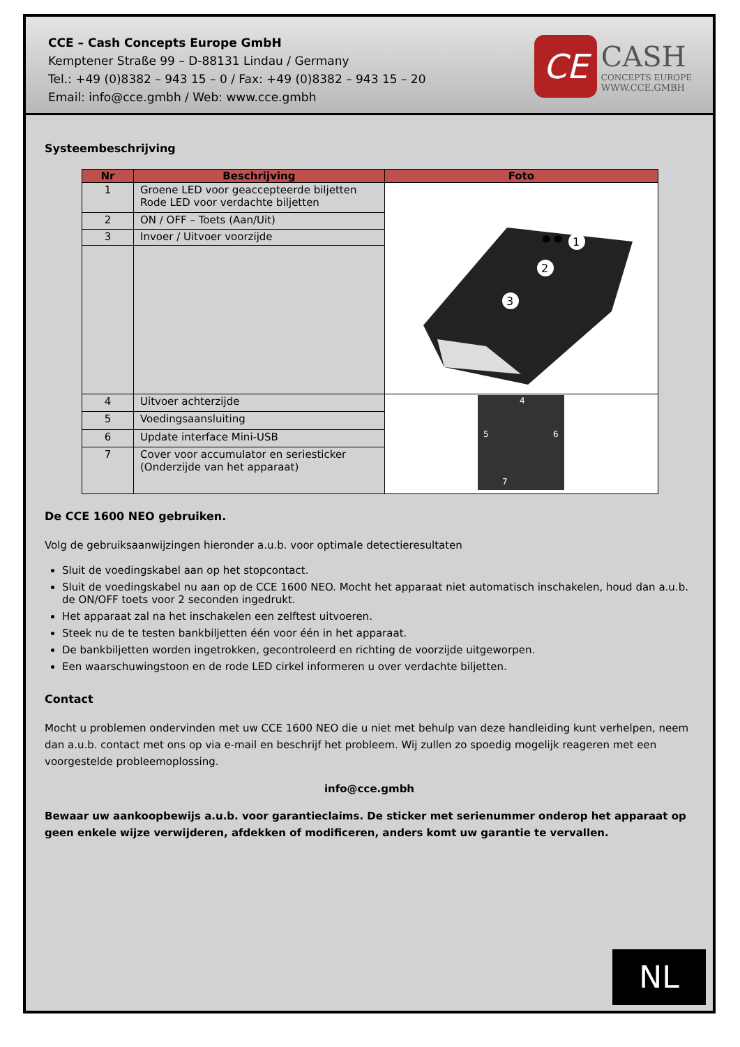CCE – Cash Concepts Europe GmbH
Kemptener Straße 99 – D-88131 Lindau / Germany
Tel.: +49 (0)8382 – 943 15 – 0 / Fax: +49 (0)8382 – 943 15 – 20
Email: info@cce.gmbh / Web: www.cce.gmbh
CE
CASH
CONCEPTS EUROPE
WWW.CCE.GMBH
Systeembeschrijving
| Nr | Beschrijving | Foto |
| --- | --- | --- |
| 1 | Groene LED voor geaccepteerde biljetten Rode LED voor verdachte biljetten | ● ● 1 2 3 |
| 2 | ON / OFF – Toets (Aan/Uit) | |
| 3 | Invoer / Uitvoer voorzijde | |
| 4 | Uitvoer achterzijde | 4 5 6 7 |
| 5 | Voedingsaansluiting | |
| 6 | Update interface Mini-USB | |
| 7 | Cover voor accumulator en seriesticker (Onderzijde van het apparaat) | |
De CCE 1600 NEO gebruiken.
Volg de gebruiksaanwijzingen hieronder a.u.b. voor optimale detectieresultaten
Sluit de voedingskabel aan op het stopcontact.
Sluit de voedingskabel nu aan op de CCE 1600 NEO. Mocht het apparaat niet automatisch inschakelen, houd dan a.u.b. de ON/OFF toets voor 2 seconden ingedrukt.
Het apparaat zal na het inschakelen een zelftest uitvoeren.
Steek nu de te testen bankbiljetten één voor één in het apparaat.
De bankbiljetten worden ingetrokken, gecontroleerd en richting de voorzijde uitgeworpen.
Een waarschuwingstoon en de rode LED cirkel informeren u over verdachte biljetten.
Contact
Mocht u problemen ondervinden met uw CCE 1600 NEO die u niet met behulp van deze handleiding kunt verhelpen, neem dan a.u.b. contact met ons op via e-mail en beschrijf het probleem. Wij zullen zo spoedig mogelijk reageren met een voorgestelde probleemoplossing.
info@cce.gmbh
Bewaar uw aankoopbewijs a.u.b. voor garantieclaims. De sticker met serienummer onderop het apparaat op geen enkele wijze verwijderen, afdekken of modificeren, anders komt uw garantie te vervallen.
NL